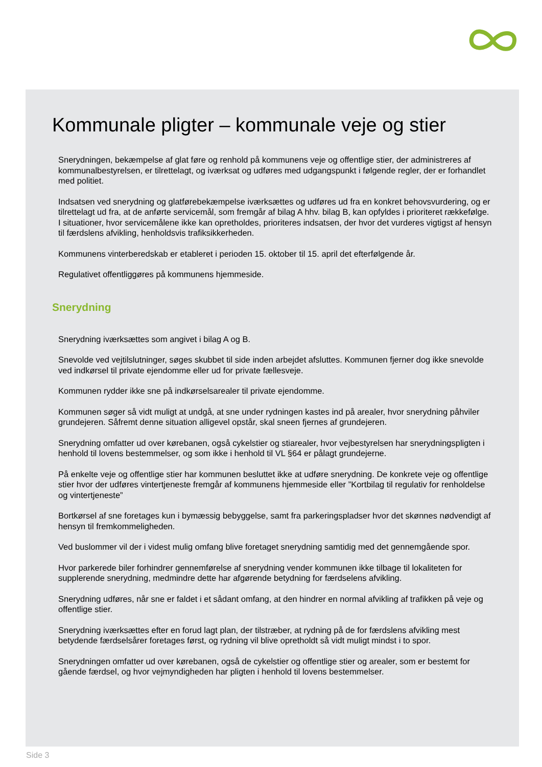Kommunale pligter – kommunale veje og stier
Snerydningen, bekæmpelse af glat føre og renhold på kommunens veje og offentlige stier, der administreres af kommunalbestyrelsen, er tilrettelagt, og iværksat og udføres med udgangspunkt i følgende regler, der er forhandlet med politiet.
Indsatsen ved snerydning og glatførebekæmpelse iværksættes og udføres ud fra en konkret behovsvurdering, og er tilrettelagt ud fra, at de anførte servicemål, som fremgår af bilag A hhv. bilag B, kan opfyldes i prioriteret rækkefølge. I situationer, hvor servicemålene ikke kan opretholdes, prioriteres indsatsen, der hvor det vurderes vigtigst af hensyn til færdslens afvikling, henholdsvis trafiksikkerheden.
Kommunens vinterberedskab er etableret i perioden 15. oktober til 15. april det efterfølgende år.
Regulativet offentliggøres på kommunens hjemmeside.
Snerydning
Snerydning iværksættes som angivet i bilag A og B.
Snevolde ved vejtilslutninger, søges skubbet til side inden arbejdet afsluttes. Kommunen fjerner dog ikke snevolde ved indkørsel til private ejendomme eller ud for private fællesveje.
Kommunen rydder ikke sne på indkørselsarealer til private ejendomme.
Kommunen søger så vidt muligt at undgå, at sne under rydningen kastes ind på arealer, hvor snerydning påhviler grundejeren. Såfremt denne situation alligevel opstår, skal sneen fjernes af grundejeren.
Snerydning omfatter ud over kørebanen, også cykelstier og stiarealer, hvor vejbestyrelsen har snerydningspligten i henhold til lovens bestemmelser, og som ikke i henhold til VL §64 er pålagt grundejerne.
På enkelte veje og offentlige stier har kommunen besluttet ikke at udføre snerydning. De konkrete veje og offentlige stier hvor der udføres vintertjeneste fremgår af kommunens hjemmeside eller ”Kortbilag til regulativ for renholdelse og vintertjeneste”
Bortkørsel af sne foretages kun i bymæssig bebyggelse, samt fra parkeringspladser hvor det skønnes nødvendigt af hensyn til fremkommeligheden.
Ved buslommer vil der i videst mulig omfang blive foretaget snerydning samtidig med det gennemgående spor.
Hvor parkerede biler forhindrer gennemførelse af snerydning vender kommunen ikke tilbage til lokaliteten for supplerende snerydning, medmindre dette har afgørende betydning for færdselens afvikling.
Snerydning udføres, når sne er faldet i et sådant omfang, at den hindrer en normal afvikling af trafikken på veje og offentlige stier.
Snerydning iværksættes efter en forud lagt plan, der tilstræber, at rydning på de for færdslens afvikling mest betydende færdselsårer foretages først, og rydning vil blive opretholdt så vidt muligt mindst i to spor.
Snerydningen omfatter ud over kørebanen, også de cykelstier og offentlige stier og arealer, som er bestemt for gående færdsel, og hvor vejmyndigheden har pligten i henhold til lovens bestemmelser.
Side 3